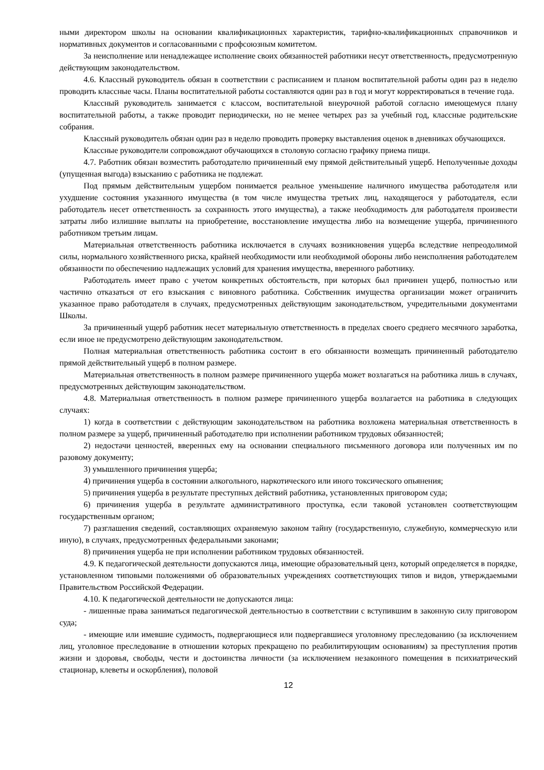ными директором школы на основании квалификационных характеристик, тарифно-квалификационных справочников и нормативных документов и согласованными с профсоюзным комитетом.
За неисполнение или ненадлежащее исполнение своих обязанностей работники несут ответственность, предусмотренную действующим законодательством.
4.6. Классный руководитель обязан в соответствии с расписанием и планом воспитательной работы один раз в неделю проводить классные часы. Планы воспитательной работы составляются один раз в год и могут корректироваться в течение года.
Классный руководитель занимается с классом, воспитательной внеурочной работой согласно имеющемуся плану воспитательной работы, а также проводит периодически, но не менее четырех раз за учебный год, классные родительские собрания.
Классный руководитель обязан один раз в неделю проводить проверку выставления оценок в дневниках обучающихся.
Классные руководители сопровождают обучающихся в столовую согласно графику приема пищи.
4.7. Работник обязан возместить работодателю причиненный ему прямой действительный ущерб. Неполученные доходы (упущенная выгода) взысканию с работника не подлежат.
Под прямым действительным ущербом понимается реальное уменьшение наличного имущества работодателя или ухудшение состояния указанного имущества (в том числе имущества третьих лиц, находящегося у работодателя, если работодатель несет ответственность за сохранность этого имущества), а также необходимость для работодателя произвести затраты либо излишние выплаты на приобретение, восстановление имущества либо на возмещение ущерба, причиненного работником третьим лицам.
Материальная ответственность работника исключается в случаях возникновения ущерба вследствие непреодолимой силы, нормального хозяйственного риска, крайней необходимости или необходимой обороны либо неисполнения работодателем обязанности по обеспечению надлежащих условий для хранения имущества, вверенного работнику.
Работодатель имеет право с учетом конкретных обстоятельств, при которых был причинен ущерб, полностью или частично отказаться от его взыскания с виновного работника. Собственник имущества организации может ограничить указанное право работодателя в случаях, предусмотренных действующим законодательством, учредительными документами Школы.
За причиненный ущерб работник несет материальную ответственность в пределах своего среднего месячного заработка, если иное не предусмотрено действующим законодательством.
Полная материальная ответственность работника состоит в его обязанности возмещать причиненный работодателю прямой действительный ущерб в полном размере.
Материальная ответственность в полном размере причиненного ущерба может возлагаться на работника лишь в случаях, предусмотренных действующим законодательством.
4.8. Материальная ответственность в полном размере причиненного ущерба возлагается на работника в следующих случаях:
1) когда в соответствии с действующим законодательством на работника возложена материальная ответственность в полном размере за ущерб, причиненный работодателю при исполнении работником трудовых обязанностей;
2) недостачи ценностей, вверенных ему на основании специального письменного договора или полученных им по разовому документу;
3) умышленного причинения ущерба;
4) причинения ущерба в состоянии алкогольного, наркотического или иного токсического опьянения;
5) причинения ущерба в результате преступных действий работника, установленных приговором суда;
6) причинения ущерба в результате административного проступка, если таковой установлен соответствующим государственным органом;
7) разглашения сведений, составляющих охраняемую законом тайну (государственную, служебную, коммерческую или иную), в случаях, предусмотренных федеральными законами;
8) причинения ущерба не при исполнении работником трудовых обязанностей.
4.9. К педагогической деятельности допускаются лица, имеющие образовательный ценз, который определяется в порядке, установленном типовыми положениями об образовательных учреждениях соответствующих типов и видов, утверждаемыми Правительством Российской Федерации.
4.10. К педагогической деятельности не допускаются лица:
- лишенные права заниматься педагогической деятельностью в соответствии с вступившим в законную силу приговором суда;
- имеющие или имевшие судимость, подвергающиеся или подвергавшиеся уголовному преследованию (за исключением лиц, уголовное преследование в отношении которых прекращено по реабилитирующим основаниям) за преступления против жизни и здоровья, свободы, чести и достоинства личности (за исключением незаконного помещения в психиатрический стационар, клеветы и оскорбления), половой
12